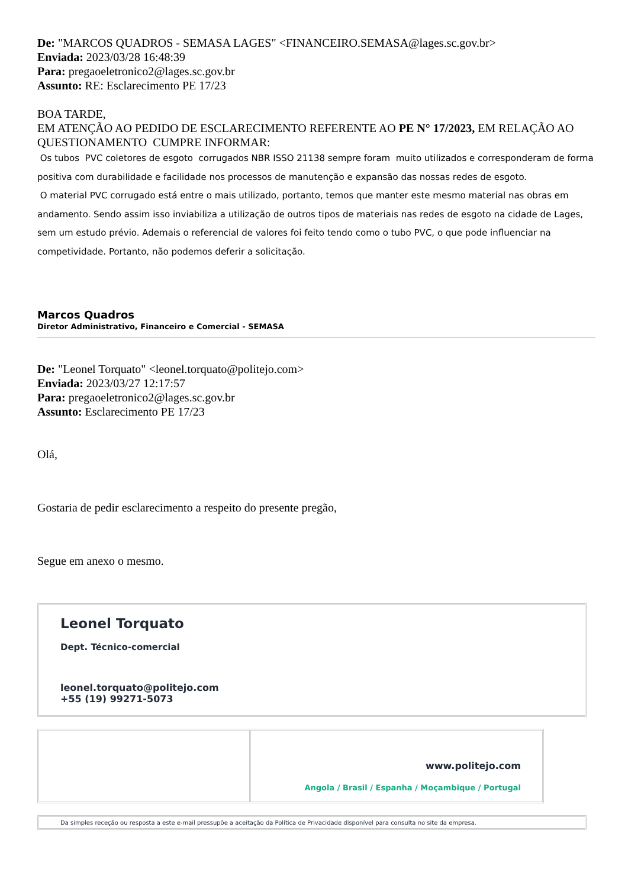De: "MARCOS QUADROS - SEMASA LAGES" <FINANCEIRO.SEMASA@lages.sc.gov.br>
Enviada: 2023/03/28 16:48:39
Para: pregaoeletronico2@lages.sc.gov.br
Assunto: RE: Esclarecimento PE 17/23
BOA TARDE,
EM ATENÇÃO AO PEDIDO DE ESCLARECIMENTO REFERENTE AO PE N° 17/2023, EM RELAÇÃO AO QUESTIONAMENTO CUMPRE INFORMAR:
Os tubos PVC coletores de esgoto corrugados NBR ISSO 21138 sempre foram muito utilizados e corresponderam de forma positiva com durabilidade e facilidade nos processos de manutenção e expansão das nossas redes de esgoto.
O material PVC corrugado está entre o mais utilizado, portanto, temos que manter este mesmo material nas obras em andamento. Sendo assim isso inviabiliza a utilização de outros tipos de materiais nas redes de esgoto na cidade de Lages, sem um estudo prévio. Ademais o referencial de valores foi feito tendo como o tubo PVC, o que pode influenciar na competividade. Portanto, não podemos deferir a solicitação.
Marcos Quadros
Diretor Administrativo, Financeiro e Comercial - SEMASA
De: "Leonel Torquato" <leonel.torquato@politejo.com>
Enviada: 2023/03/27 12:17:57
Para: pregaoeletronico2@lages.sc.gov.br
Assunto: Esclarecimento PE 17/23
Olá,
Gostaria de pedir esclarecimento a respeito do presente pregão,
Segue em anexo o mesmo.
Leonel Torquato
Dept. Técnico-comercial
leonel.torquato@politejo.com
+55 (19) 99271-5073
www.politejo.com
Angola / Brasil / Espanha / Moçambique / Portugal
Da simples receção ou resposta a este e-mail pressupõe a aceitação da Política de Privacidade disponível para consulta no site da empresa.